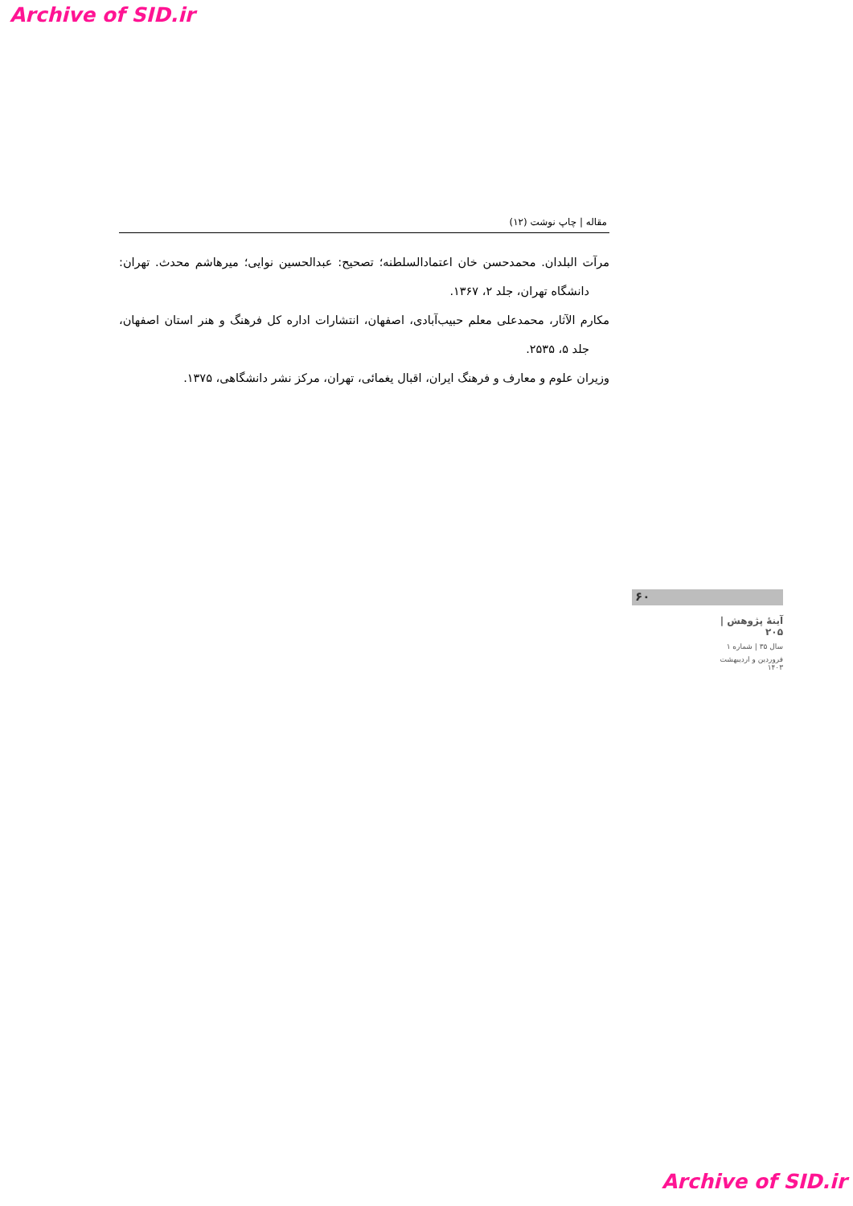Archive of SID.ir
مقاله | چاپ نوشت (۱۲)
مرآت البلدان. محمدحسن خان اعتمادالسلطنه؛ تصحیح: عبدالحسین نوایی؛ میرهاشم محدث. تهران: دانشگاه تهران، جلد ۲، ۱۳۶۷.
مکارم الآثار، محمدعلی معلم حبیب‌آبادی، اصفهان، انتشارات اداره کل فرهنگ و هنر استان اصفهان، جلد ۵، ۲۵۳۵.
وزیران علوم و معارف و فرهنگ ایران، اقبال یغمائی، تهران، مرکز نشر دانشگاهی، ۱۳۷۵.
۶۰
آینهٔ پژوهش | ۲۰۵
سال ۳۵ | شماره ۱
فروردین و اردیبهشت ۱۴۰۳
Archive of SID.ir